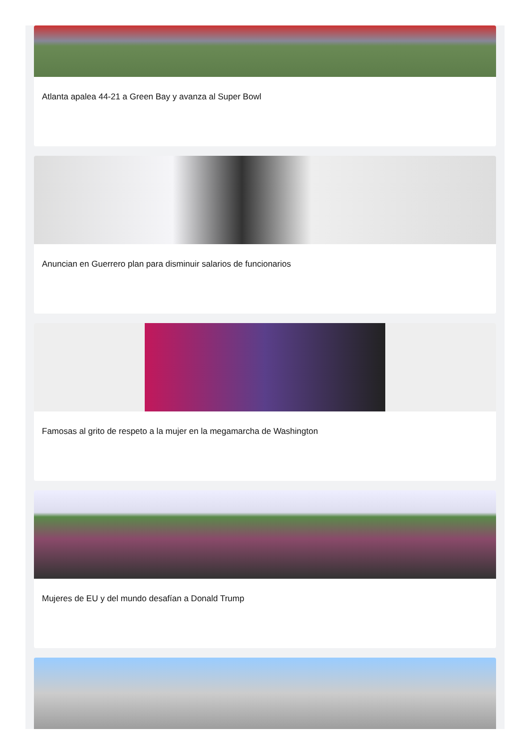Atlanta apalea 44-21 a Green Bay y avanza al Super Bowl
Anuncian en Guerrero plan para disminuir salarios de funcionarios
Famosas al grito de respeto a la mujer en la megamarcha de Washington
Mujeres de EU y del mundo desafían a Donald Trump